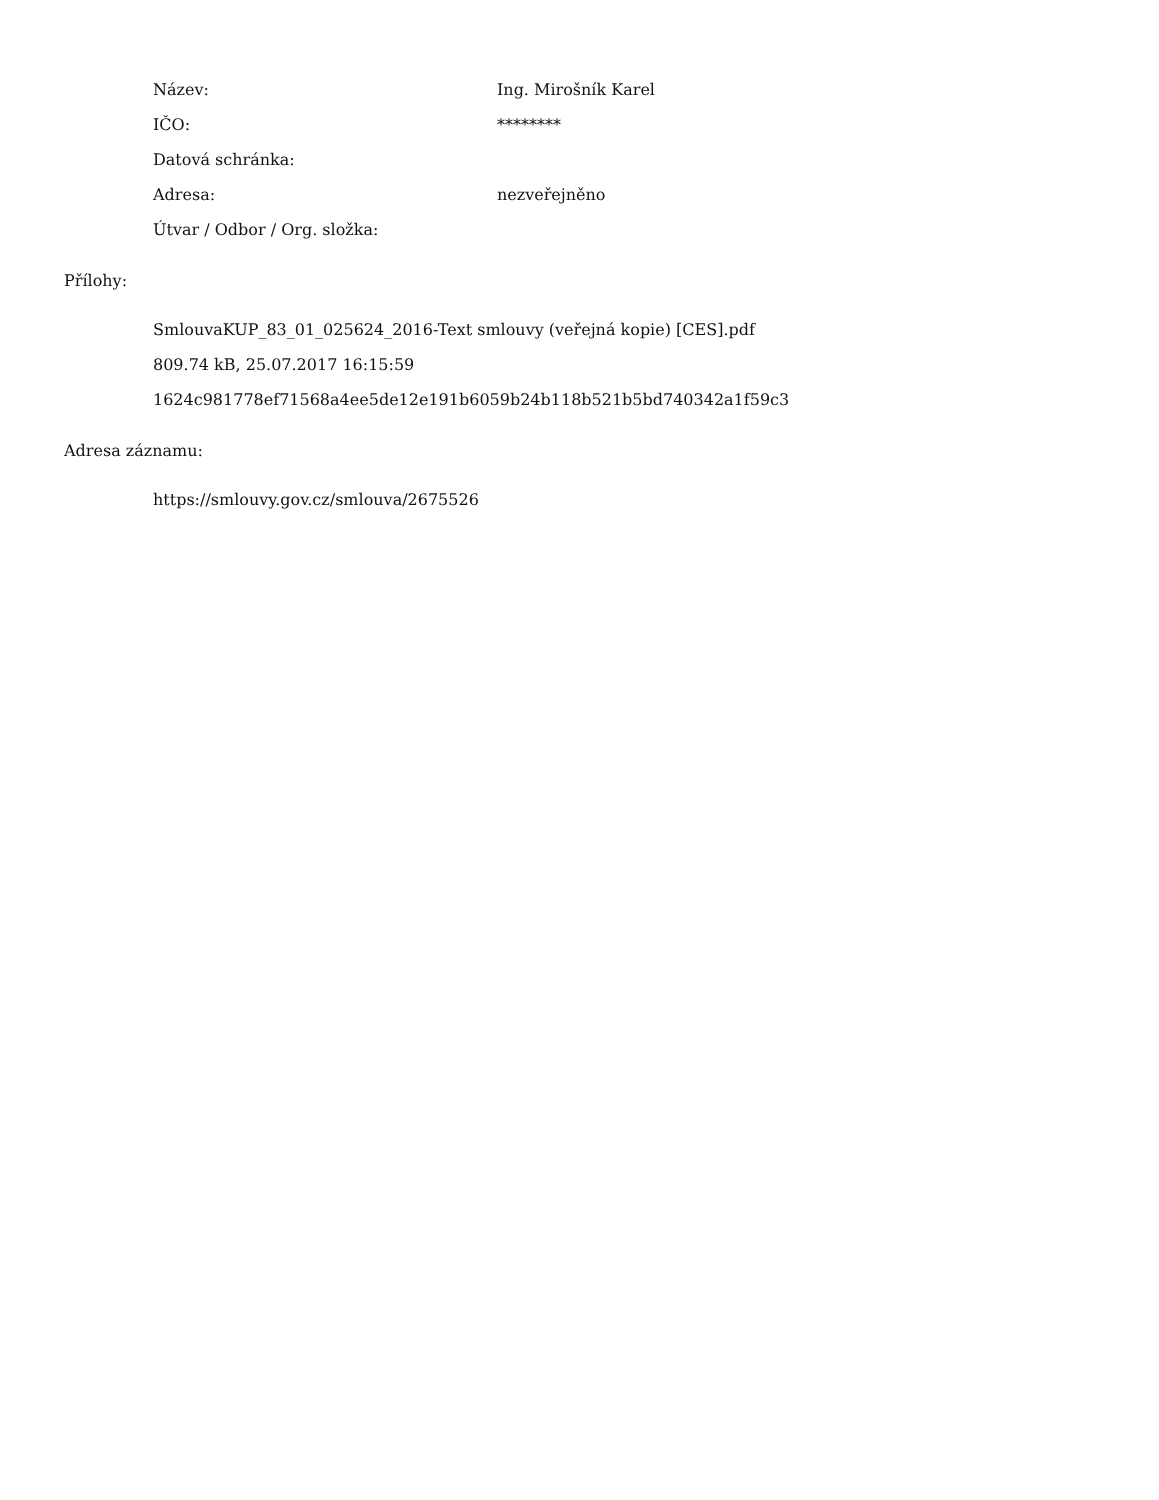Název: Ing. Mirošník Karel
IČO: ********
Datová schránka:
Adresa: nezveřejněno
Útvar / Odbor / Org. složka:
Přílohy:
SmlouvaKUP_83_01_025624_2016-Text smlouvy (veřejná kopie) [CES].pdf
809.74 kB, 25.07.2017 16:15:59
1624c981778ef71568a4ee5de12e191b6059b24b118b521b5bd740342a1f59c3
Adresa záznamu:
https://smlouvy.gov.cz/smlouva/2675526